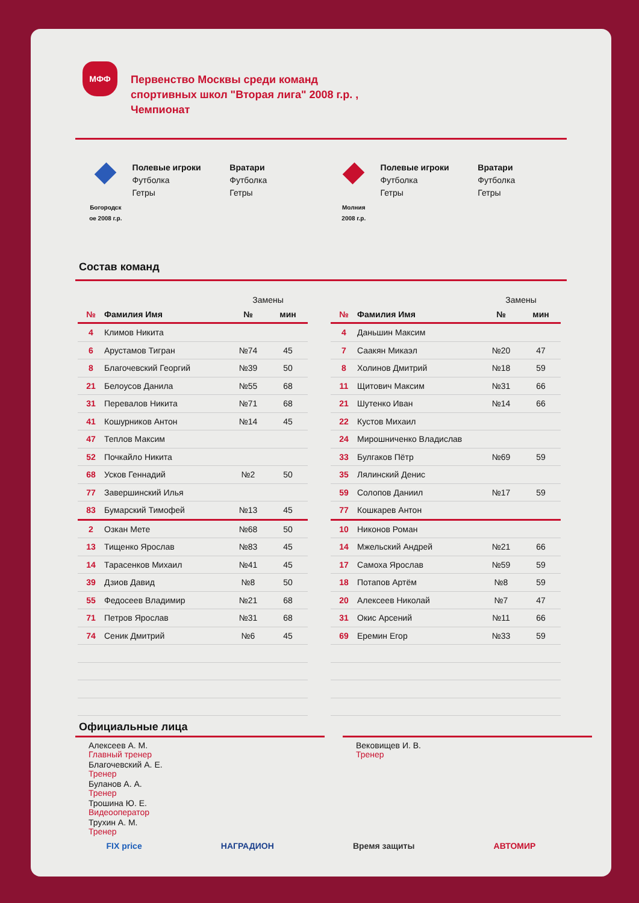МФФ
Первенство Москвы среди команд
спортивных школ "Вторая лига" 2008 г.р. ,
Чемпионат
Богородск
ое 2008 г.р.
Полевые игроки
Футболка
Гетры
Вратари
Футболка
Гетры
Молния
2008 г.р.
Полевые игроки
Футболка
Гетры
Вратари
Футболка
Гетры
Состав команд
| | | Замены | |
| № | Фамилия Имя | № | мин |
| 4 | Климов Никита | | |
| 6 | Арустамов Тигран | №74 | 45 |
| 8 | Благочевский Георгий | №39 | 50 |
| 21 | Белоусов Данила | №55 | 68 |
| 31 | Перевалов Никита | №71 | 68 |
| 41 | Кошурников Антон | №14 | 45 |
| 47 | Теплов Максим | | |
| 52 | Почкайло Никита | | |
| 68 | Усков Геннадий | №2 | 50 |
| 77 | Завершинский Илья | | |
| 83 | Бумарский Тимофей | №13 | 45 |
| 2 | Озкан Мете | №68 | 50 |
| 13 | Тищенко Ярослав | №83 | 45 |
| 14 | Тарасенков Михаил | №41 | 45 |
| 39 | Дзиов Давид | №8 | 50 |
| 55 | Федосеев Владимир | №21 | 68 |
| 71 | Петров Ярослав | №31 | 68 |
| 74 | Сеник Дмитрий | №6 | 45 |
| | | Замены | |
| № | Фамилия Имя | № | мин |
| 4 | Даньшин Максим | | |
| 7 | Саакян Микаэл | №20 | 47 |
| 8 | Холинов Дмитрий | №18 | 59 |
| 11 | Щитович Максим | №31 | 66 |
| 21 | Шутенко Иван | №14 | 66 |
| 22 | Кустов Михаил | | |
| 24 | Мирошниченко Владислав | | |
| 33 | Булгаков Пётр | №69 | 59 |
| 35 | Лялинский Денис | | |
| 59 | Солопов Даниил | №17 | 59 |
| 77 | Кошкарев Антон | | |
| 10 | Никонов Роман | | |
| 14 | Мжельский Андрей | №21 | 66 |
| 17 | Самоха Ярослав | №59 | 59 |
| 18 | Потапов Артём | №8 | 59 |
| 20 | Алексеев Николай | №7 | 47 |
| 31 | Окис Арсений | №11 | 66 |
| 69 | Еремин Егор | №33 | 59 |
Официальные лица
Алексеев А. М.
Главный тренер
Благочевский А. Е.
Тренер
Буланов А. А.
Тренер
Трошина Ю. Е.
Видеооператор
Трухин А. М.
Тренер
Вековищев И. В.
Тренер
FIX price НАГРАДИОН Время защиты АВТОМИР